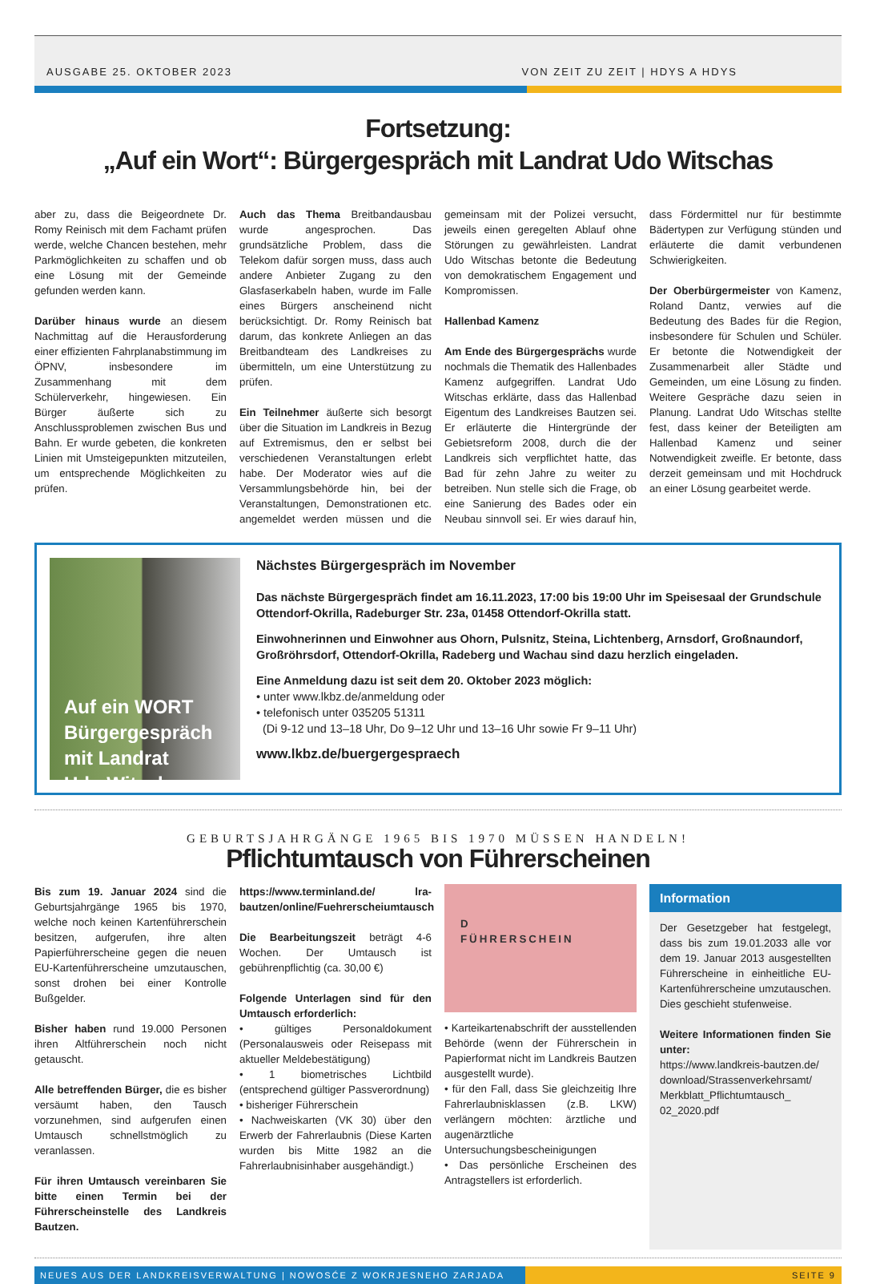AUSGABE 25. OKTOBER 2023 VON ZEIT ZU ZEIT | HDYS A HDYS
Fortsetzung:
„Auf ein Wort“: Bürgergespräch mit Landrat Udo Witschas
aber zu, dass die Beigeordnete Dr. Romy Reinisch mit dem Fachamt prüfen werde, welche Chancen bestehen, mehr Parkmöglichkeiten zu schaffen und ob eine Lösung mit der Gemeinde gefunden werden kann.
Darüber hinaus wurde an diesem Nachmittag auf die Herausforderung einer effizienten Fahrplanabstimmung im ÖPNV, insbesondere im Zusammenhang mit dem Schülerverkehr, hingewiesen. Ein Bürger äußerte sich zu Anschlussproblemen zwischen Bus und Bahn. Er wurde gebeten, die konkreten Linien mit Umsteigepunkten mitzuteilen, um entsprechende Möglichkeiten zu prüfen.
Auch das Thema Breitbandausbau wurde angesprochen. Das grundsätzliche Problem, dass die Telekom dafür sorgen muss, dass auch andere Anbieter Zugang zu den Glasfaserkabeln haben, wurde im Falle eines Bürgers anscheinend nicht berücksichtigt. Dr. Romy Reinisch bat darum, das konkrete Anliegen an das Breitbandteam des Landkreises zu übermitteln, um eine Unterstützung zu prüfen.
Ein Teilnehmer äußerte sich besorgt über die Situation im Landkreis in Bezug auf Extremismus, den er selbst bei verschiedenen Veranstaltungen erlebt habe. Der Moderator wies auf die Versammlungsbehörde hin, bei der Veranstaltungen, Demonstrationen etc. angemeldet werden müssen und die gemeinsam mit der Polizei versucht, jeweils einen geregelten Ablauf ohne Störungen zu gewährleisten. Landrat Udo Witschas betonte die Bedeutung von demokratischem Engagement und Kompromissen.
Hallenbad Kamenz
Am Ende des Bürgergesprächs wurde nochmals die Thematik des Hallenbades Kamenz aufgegriffen. Landrat Udo Witschas erklärte, dass das Hallenbad Eigentum des Landkreises Bautzen sei. Er erläuterte die Hintergründe der Gebietsreform 2008, durch die der Landkreis sich verpflichtet hatte, das Bad für zehn Jahre zu weiter zu betreiben. Nun stelle sich die Frage, ob eine Sanierung des Bades oder ein Neubau sinnvoll sei. Er wies darauf hin, dass Fördermittel nur für bestimmte Bädertypen zur Verfügung stünden und erläuterte die damit verbundenen Schwierigkeiten.
Der Oberbürgermeister von Kamenz, Roland Dantz, verwies auf die Bedeutung des Bades für die Region, insbesondere für Schulen und Schüler. Er betonte die Notwendigkeit der Zusammenarbeit aller Städte und Gemeinden, um eine Lösung zu finden. Weitere Gespräche dazu seien in Planung. Landrat Udo Witschas stellte fest, dass keiner der Beteiligten am Hallenbad Kamenz und seiner Notwendigkeit zweifle. Er betonte, dass derzeit gemeinsam und mit Hochdruck an einer Lösung gearbeitet werde.
Auf ein WORT
Bürgergespräch
mit Landrat
Udo Witschas
Nächstes Bürgergespräch im November
Das nächste Bürgergespräch findet am 16.11.2023, 17:00 bis 19:00 Uhr im Speisesaal der Grundschule Ottendorf-Okrilla, Radeburger Str. 23a, 01458 Ottendorf-Okrilla statt.
Einwohnerinnen und Einwohner aus Ohorn, Pulsnitz, Steina, Lichtenberg, Arnsdorf, Großnaundorf, Großröhrsdorf, Ottendorf-Okrilla, Radeberg und Wachau sind dazu herzlich eingeladen.
Eine Anmeldung dazu ist seit dem 20. Oktober 2023 möglich:
• unter www.lkbz.de/anmeldung oder
• telefonisch unter 035205 51311
(Di 9-12 und 13–18 Uhr, Do 9–12 Uhr und 13–16 Uhr sowie Fr 9–11 Uhr)
www.lkbz.de/buergergespraech
GEBURTSJAHRGÄNGE 1965 BIS 1970 MÜSSEN HANDELN!
Pflichtumtausch von Führerscheinen
Bis zum 19. Januar 2024 sind die Geburtsjahrgänge 1965 bis 1970, welche noch keinen Kartenführerschein besitzen, aufgerufen, ihre alten Papierführerscheine gegen die neuen EU-Kartenführerscheine umzutauschen, sonst drohen bei einer Kontrolle Bußgelder.
Bisher haben rund 19.000 Personen ihren Altführerschein noch nicht getauscht.
Alle betreffenden Bürger, die es bisher versäumt haben, den Tausch vorzunehmen, sind aufgerufen einen Umtausch schnellstmöglich zu veranlassen.
Für ihren Umtausch vereinbaren Sie bitte einen Termin bei der Führerscheinstelle des Landkreis Bautzen.
https://www.terminland.de/ lra-bautzen/online/Fuehrerscheiumtausch
Die Bearbeitungszeit beträgt 4-6 Wochen. Der Umtausch ist gebührenpflichtig (ca. 30,00 €)
Folgende Unterlagen sind für den Umtausch erforderlich:
• gültiges Personaldokument (Personalausweis oder Reisepass mit aktueller Meldebestätigung)
• 1 biometrisches Lichtbild (entsprechend gültiger Passverordnung)
• bisheriger Führerschein
• Nachweiskarten (VK 30) über den Erwerb der Fahrerlaubnis (Diese Karten wurden bis Mitte 1982 an die Fahrerlaubnisinhaber ausgehändigt.)
D
FÜHRERSCHEIN
• Karteikartenabschrift der ausstellenden Behörde (wenn der Führerschein in Papierformat nicht im Landkreis Bautzen ausgestellt wurde).
• für den Fall, dass Sie gleichzeitig Ihre Fahrerlaubnisklassen (z.B. LKW) verlängern möchten: ärztliche und augenärztliche Untersuchungsbescheinigungen
• Das persönliche Erscheinen des Antragstellers ist erforderlich.
Information
Der Gesetzgeber hat festgelegt, dass bis zum 19.01.2033 alle vor dem 19. Januar 2013 ausgestellten Führerscheine in einheitliche EU-Kartenführerscheine umzutauschen. Dies geschieht stufenweise.
Weitere Informationen finden Sie unter:
https://www.landkreis-bautzen.de/ download/Strassenverkehrsamt/ Merkblatt_Pflichtumtausch_ 02_2020.pdf
NEUES AUS DER LANDKREISVERWALTUNG | NOWOSĆE Z WOKRJESNEHO ZARJADA
SEITE 9